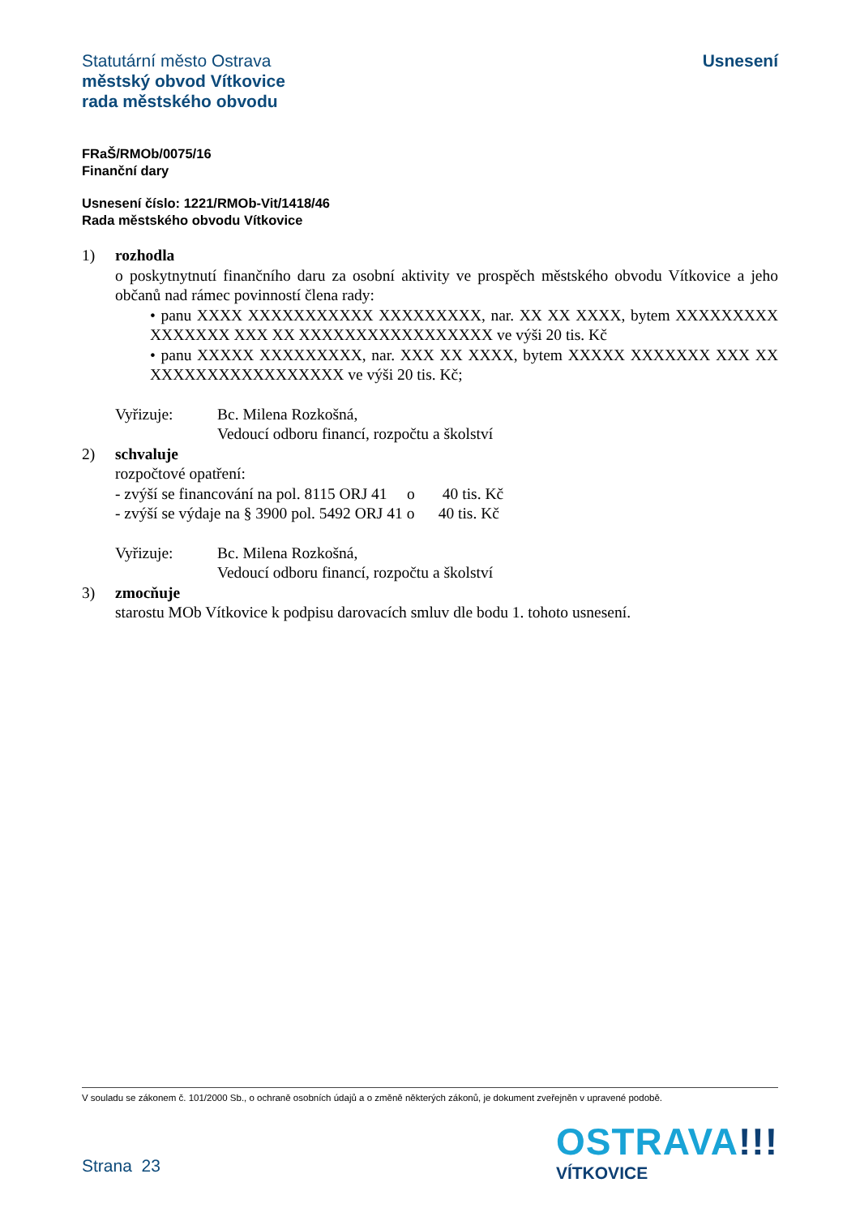Statutární město Ostrava
městský obvod Vítkovice
rada městského obvodu
Usnesení
FRaŠ/RMOb/0075/16
Finanční dary
Usnesení číslo: 1221/RMOb-Vit/1418/46
Rada městského obvodu Vítkovice
1) rozhodla
o poskytnytnutí finančního daru za osobní aktivity ve prospěch městského obvodu Vítkovice a jeho občanů nad rámec povinností člena rady:
• panu XXXX XXXXXXXXXXX XXXXXXXXX, nar. XX XX XXXX, bytem XXXXXXXXX XXXXXXX XXX XX XXXXXXXXXXXXXXXXX ve výši 20 tis. Kč
• panu XXXXX XXXXXXXXX, nar. XXX XX XXXX, bytem XXXXX XXXXXXX XXX XX XXXXXXXXXXXXXXXXX ve výši 20 tis. Kč;
Vyřizuje: Bc. Milena Rozkošná,
Vedoucí odboru financí, rozpočtu a školství
2) schvaluje
rozpočtové opatření:
- zvýší se financování na pol. 8115 ORJ 41 o 40 tis. Kč
- zvýší se výdaje na § 3900 pol. 5492 ORJ 41 o 40 tis. Kč
Vyřizuje: Bc. Milena Rozkošná,
Vedoucí odboru financí, rozpočtu a školství
3) zmocňuje
starostu MOb Vítkovice k podpisu darovacích smluv dle bodu 1. tohoto usnesení.
V souladu se zákonem č. 101/2000 Sb., o ochraně osobních údajů a o změně některých zákonů, je dokument zveřejněn v upravené podobě.
Strana 23
OSTRAVA!!!
VÍTKOVICE